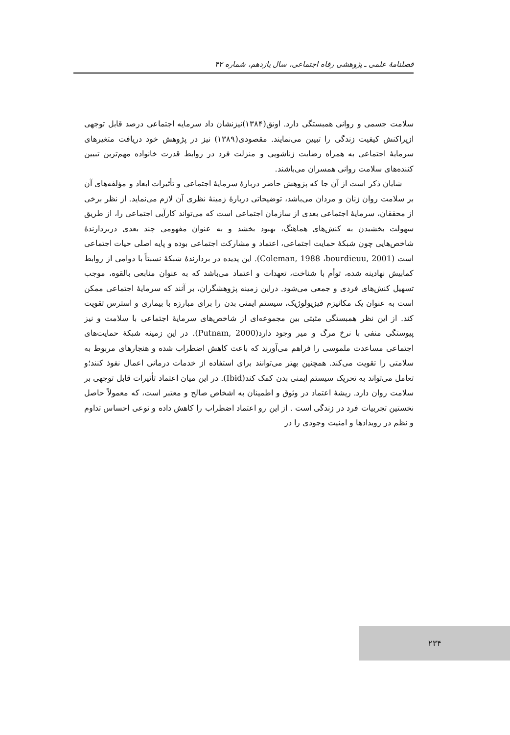فصلنامهٔ علمی ـ پژوهشی رفاه اجتماعی، سال یازدهم، شماره ۴۲
سلامت جسمی و روانی همبستگی دارد. اونق(۱۳۸۴)نیزنشان داد سرمایه اجتماعی درصد قابل توجهی ازپراکنش کیفیت زندگی را تبیین می‌نمایند. مقصودی(۱۳۸۹) نیز در پژوهش خود دریافت متغیرهای سرمایهٔ اجتماعی به همراه رضایت زناشویی و منزلت فرد در روابط قدرت خانواده مهم‌ترین تبیین کننده‌های سلامت روانی همسران می‌باشند.
شایان ذکر است از آن جا که پژوهش حاضر دربارهٔ سرمایهٔ اجتماعی و تأثیرات ابعاد و مؤلفه‌های آن بر سلامت روان زنان و مردان می‌باشد، توضیحاتی دربارهٔ زمینهٔ نظری آن لازم می‌نماید. از نظر برخی از محققان، سرمایهٔ اجتماعی بعدی از سازمان اجتماعی است که می‌تواند کارآیی اجتماعی را، از طریق سهولت بخشیدن به کنش‌های هماهنگ، بهبود بخشد و به عنوان مفهومی چند بعدی دربردارندهٔ شاخص‌هایی چون شبکهٔ حمایت اجتماعی، اعتماد و مشارکت اجتماعی بوده و پایه اصلی حیات اجتماعی است (Coleman, 1988 ،bourdieuu, 2001). این پدیده در بردارندهٔ شبکهٔ نسبتاً با دوامی از روابط کمابیش نهادینه شده، توأم با شناخت، تعهدات و اعتماد می‌باشد که به عنوان منابعی بالقوه، موجب تسهیل کنش‌های فردی و جمعی می‌شود. دراین زمینه پژوهشگران، بر آنند که سرمایهٔ اجتماعی ممکن است به عنوان یک مکانیزم فیزیولوژیک، سیستم ایمنی بدن را برای مبارزه با بیماری و استرس تقویت کند. از این نظر همبستگی مثبتی بین مجموعه‌ای از شاخص‌های سرمایهٔ اجتماعی با سلامت و نیز پیوستگی منفی با نرخ مرگ و میر وجود دارد(Putnam, 2000). در این زمینه شبکهٔ حمایت‌های اجتماعی مساعدت ملموسی را فراهم می‌آورند که باعث کاهش اضطراب شده و هنجارهای مربوط به سلامتی را تقویت می‌کند. همچنین بهتر می‌توانند برای استفاده از خدمات درمانی اعمال نفوذ کنند؛و تعامل می‌تواند به تحریک سیستم ایمنی بدن کمک کند(Ibid). در این میان اعتماد تأثیرات قابل توجهی بر سلامت روان دارد. ریشهٔ اعتماد در وثوق و اطمینان به اشخاص صالح و معتبر است، که معمولاً حاصل نخستین تجربیات فرد در زندگی است . از این رو اعتماد اضطراب را کاهش داده و نوعی احساس تداوم و نظم در رویدادها و امنیت وجودی را در
۲۳۴